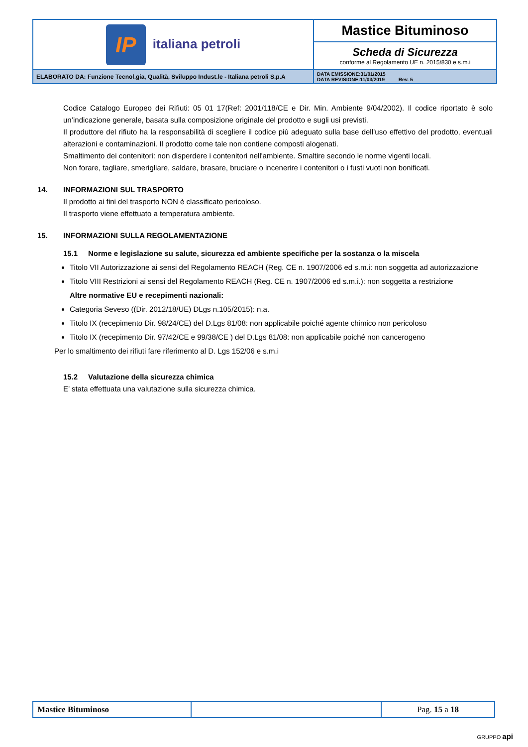| IP italiana petroli | Mastice Bituminoso |
| | Scheda di Sicurezza conforme al Regolamento UE n. 2015/830 e s.m.i |
| ELABORATO DA: Funzione Tecnol.gia, Qualità, Sviluppo Indust.le - Italiana petroli S.p.A | DATA EMISSIONE:31/01/2015 DATA REVISIONE:11/03/2019 Rev. 5 |
Codice Catalogo Europeo dei Rifiuti: 05 01 17(Ref: 2001/118/CE e Dir. Min. Ambiente 9/04/2002). Il codice riportato è solo un’indicazione generale, basata sulla composizione originale del prodotto e sugli usi previsti.
Il produttore del rifiuto ha la responsabilità di scegliere il codice più adeguato sulla base dell’uso effettivo del prodotto, eventuali alterazioni e contaminazioni. Il prodotto come tale non contiene composti alogenati.
Smaltimento dei contenitori: non disperdere i contenitori nell'ambiente. Smaltire secondo le norme vigenti locali.
Non forare, tagliare, smerigliare, saldare, brasare, bruciare o incenerire i contenitori o i fusti vuoti non bonificati.
14. INFORMAZIONI SUL TRASPORTO
Il prodotto ai fini del trasporto NON è classificato pericoloso.
Il trasporto viene effettuato a temperatura ambiente.
15. INFORMAZIONI SULLA REGOLAMENTAZIONE
15.1 Norme e legislazione su salute, sicurezza ed ambiente specifiche per la sostanza o la miscela
Titolo VII Autorizzazione ai sensi del Regolamento REACH (Reg. CE n. 1907/2006 ed s.m.i: non soggetta ad autorizzazione
Titolo VIII Restrizioni ai sensi del Regolamento REACH (Reg. CE n. 1907/2006 ed s.m.i.): non soggetta a restrizione
Altre normative EU e recepimenti nazionali:
Categoria Seveso ((Dir. 2012/18/UE) DLgs n.105/2015): n.a.
Titolo IX (recepimento Dir. 98/24/CE) del D.Lgs 81/08: non applicabile poiché agente chimico non pericoloso
Titolo IX (recepimento Dir. 97/42/CE e 99/38/CE ) del D.Lgs 81/08: non applicabile poiché non cancerogeno
Per lo smaltimento dei rifiuti fare riferimento al D. Lgs 152/06 e s.m.i
15.2 Valutazione della sicurezza chimica
E’ stata effettuata una valutazione sulla sicurezza chimica.
| Mastice Bituminoso | | Pag. 15 a 18 |
GRUPPO api